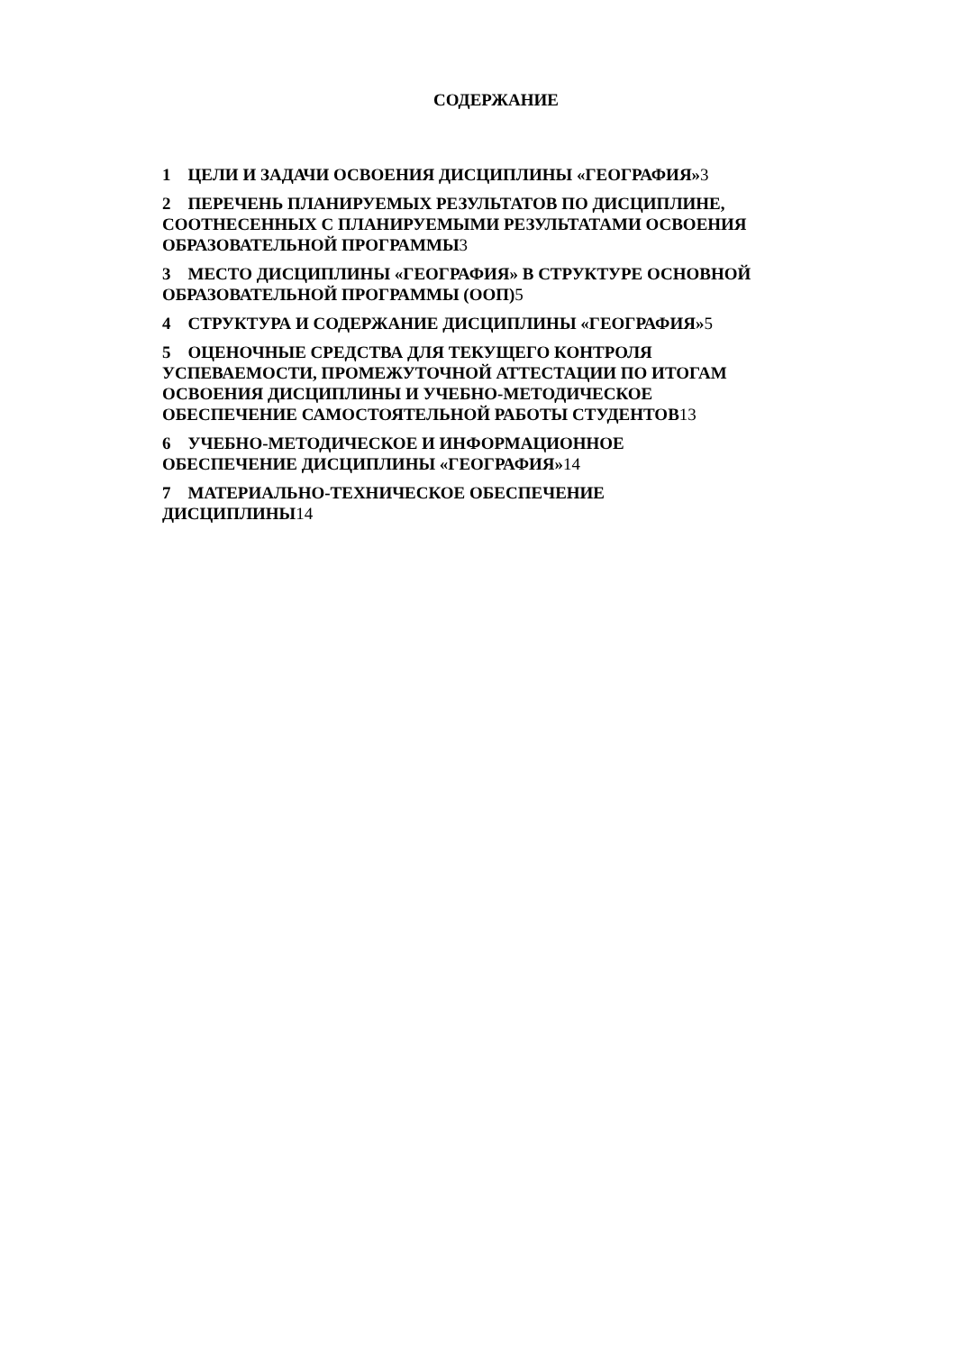СОДЕРЖАНИЕ
1 ЦЕЛИ И ЗАДАЧИ ОСВОЕНИЯ ДИСЦИПЛИНЫ «ГЕОГРАФИЯ»3
2 ПЕРЕЧЕНЬ ПЛАНИРУЕМЫХ РЕЗУЛЬТАТОВ ПО ДИСЦИПЛИНЕ, СООТНЕСЕННЫХ С ПЛАНИРУЕМЫМИ РЕЗУЛЬТАТАМИ ОСВОЕНИЯ ОБРАЗОВАТЕЛЬНОЙ ПРОГРАММЫ3
3 МЕСТО ДИСЦИПЛИНЫ «ГЕОГРАФИЯ» В СТРУКТУРЕ ОСНОВНОЙ ОБРАЗОВАТЕЛЬНОЙ ПРОГРАММЫ (ООП)5
4 СТРУКТУРА И СОДЕРЖАНИЕ ДИСЦИПЛИНЫ «ГЕОГРАФИЯ»5
5 ОЦЕНОЧНЫЕ СРЕДСТВА ДЛЯ ТЕКУЩЕГО КОНТРОЛЯ
УСПЕВАЕМОСТИ, ПРОМЕЖУТОЧНОЙ АТТЕСТАЦИИ ПО ИТОГАМ ОСВОЕНИЯ ДИСЦИПЛИНЫ И УЧЕБНО-МЕТОДИЧЕСКОЕ
ОБЕСПЕЧЕНИЕ САМОСТОЯТЕЛЬНОЙ РАБОТЫ СТУДЕНТОВ13
6 УЧЕБНО-МЕТОДИЧЕСКОЕ И ИНФОРМАЦИОННОЕ
ОБЕСПЕЧЕНИЕ ДИСЦИПЛИНЫ «ГЕОГРАФИЯ»14
7 МАТЕРИАЛЬНО-ТЕХНИЧЕСКОЕ ОБЕСПЕЧЕНИЕ
ДИСЦИПЛИНЫ14